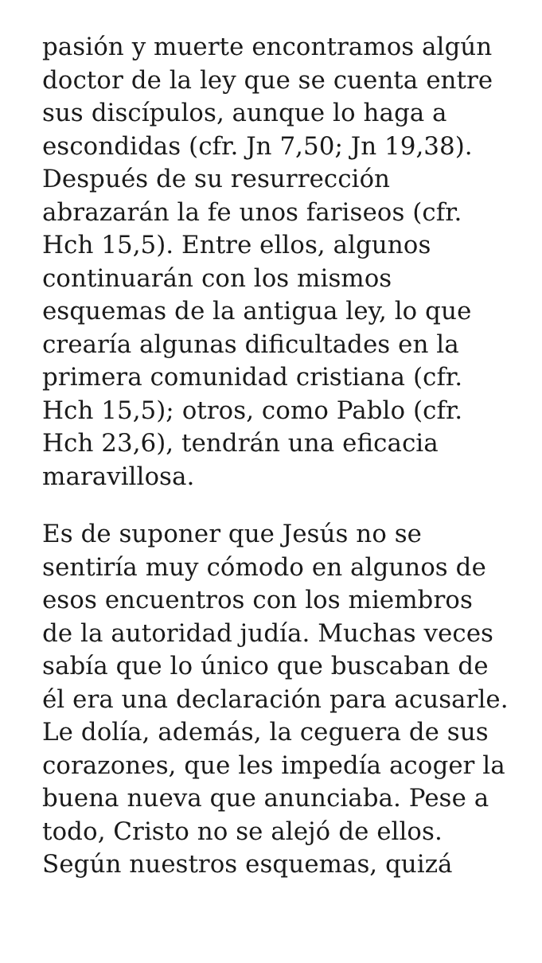pasión y muerte encontramos algún doctor de la ley que se cuenta entre sus discípulos, aunque lo haga a escondidas (cfr. Jn 7,50; Jn 19,38). Después de su resurrección abrazarán la fe unos fariseos (cfr. Hch 15,5). Entre ellos, algunos continuarán con los mismos esquemas de la antigua ley, lo que crearía algunas dificultades en la primera comunidad cristiana (cfr. Hch 15,5); otros, como Pablo (cfr. Hch 23,6), tendrán una eficacia maravillosa.
Es de suponer que Jesús no se sentiría muy cómodo en algunos de esos encuentros con los miembros de la autoridad judía. Muchas veces sabía que lo único que buscaban de él era una declaración para acusarle. Le dolía, además, la ceguera de sus corazones, que les impedía acoger la buena nueva que anunciaba. Pese a todo, Cristo no se alejó de ellos. Según nuestros esquemas, quizá